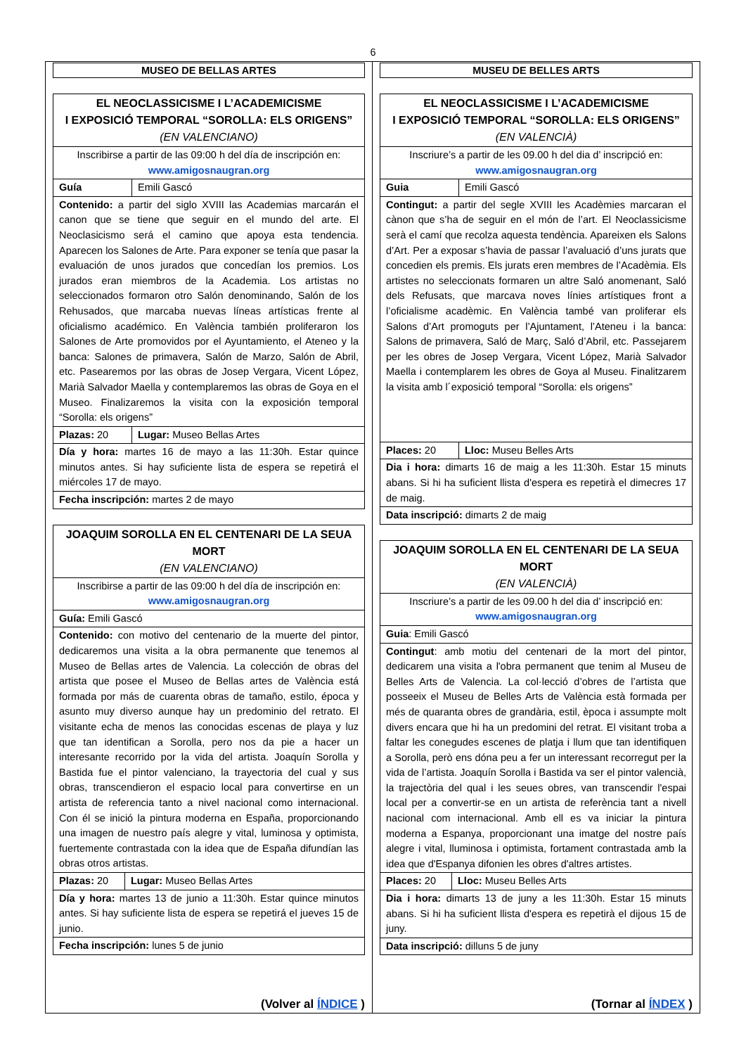6
MUSEO DE BELLAS ARTES
| EL NEOCLASSICISME I L’ACADEMICISME I EXPOSICIÓ TEMPORAL “SOROLLA: ELS ORIGENS” (EN VALENCIANO) | |
| Inscribirse a partir de las 09:00 h del día de inscripción en: www.amigosnaugran.org | |
| Guía | Emili Gascó |
| Contenido: a partir del siglo XVIII las Academias marcarán el canon que se tiene que seguir en el mundo del arte. El Neoclasicismo será el camino que apoya esta tendencia. Aparecen los Salones de Arte. Para exponer se tenía que pasar la evaluación de unos jurados que concedían los premios. Los jurados eran miembros de la Academia. Los artistas no seleccionados formaron otro Salón denominando, Salón de los Rehusados, que marcaba nuevas líneas artísticas frente al oficialismo académico. En València también proliferaron los Salones de Arte promovidos por el Ayuntamiento, el Ateneo y la banca: Salones de primavera, Salón de Marzo, Salón de Abril, etc. Pasearemos por las obras de Josep Vergara, Vicent López, Marià Salvador Maella y contemplaremos las obras de Goya en el Museo. Finalizaremos la visita con la exposición temporal “Sorolla: els origens” | |
| Plazas: 20 | Lugar: Museo Bellas Artes |
| Día y hora: martes 16 de mayo a las 11:30h. Estar quince minutos antes. Si hay suficiente lista de espera se repetirá el miércoles 17 de mayo. | |
| Fecha inscripción: martes 2 de mayo | |
| JOAQUIM SOROLLA EN EL CENTENARI DE LA SEUA MORT (EN VALENCIANO) | |
| Inscribirse a partir de las 09:00 h del día de inscripción en: www.amigosnaugran.org | |
| Guía: Emili Gascó | |
| Contenido: con motivo del centenario de la muerte del pintor, dedicaremos una visita a la obra permanente que tenemos al Museo de Bellas artes de Valencia. La colección de obras del artista que posee el Museo de Bellas artes de València está formada por más de cuarenta obras de tamaño, estilo, época y asunto muy diverso aunque hay un predominio del retrato. El visitante echa de menos las conocidas escenas de playa y luz que tan identifican a Sorolla, pero nos da pie a hacer un interesante recorrido por la vida del artista. Joaquín Sorolla y Bastida fue el pintor valenciano, la trayectoria del cual y sus obras, transcendieron el espacio local para convertirse en un artista de referencia tanto a nivel nacional como internacional. Con él se inició la pintura moderna en España, proporcionando una imagen de nuestro país alegre y vital, luminosa y optimista, fuertemente contrastada con la idea que de España difundían las obras otros artistas. | |
| Plazas: 20 | Lugar: Museo Bellas Artes |
| Día y hora: martes 13 de junio a 11:30h. Estar quince minutos antes. Si hay suficiente lista de espera se repetirá el jueves 15 de junio. | |
| Fecha inscripción: lunes 5 de junio | |
(Volver al ÍNDICE )
MUSEU DE BELLES ARTS
| EL NEOCLASSICISME I L’ACADEMICISME I EXPOSICIÓ TEMPORAL “SOROLLA: ELS ORIGENS” (EN VALENCIÀ) | |
| Inscriure’s a partir de les 09.00 h del dia d’ inscripció en: www.amigosnaugran.org | |
| Guia | Emili Gascó |
| Contingut: a partir del segle XVIII les Acadèmies marcaran el cànon que s’ha de seguir en el món de l’art. El Neoclassicisme serà el camí que recolza aquesta tendència. Apareixen els Salons d’Art. Per a exposar s’havia de passar l’avaluació d’uns jurats que concedien els premis. Els jurats eren membres de l’Acadèmia. Els artistes no seleccionats formaren un altre Saló anomenant, Saló dels Refusats, que marcava noves línies artístiques front a l’oficialisme acadèmic. En València també van proliferar els Salons d’Art promoguts per l’Ajuntament, l’Ateneu i la banca: Salons de primavera, Saló de Març, Saló d’Abril, etc. Passejarem per les obres de Josep Vergara, Vicent López, Marià Salvador Maella i contemplarem les obres de Goya al Museu. Finalitzarem la visita amb l´exposició temporal “Sorolla: els origens” | |
| Places: 20 | Lloc: Museu Belles Arts |
| Dia i hora: dimarts 16 de maig a les 11:30h. Estar 15 minuts abans. Si hi ha suficient llista d'espera es repetirà el dimecres 17 de maig. | |
| Data inscripció: dimarts 2 de maig | |
| JOAQUIM SOROLLA EN EL CENTENARI DE LA SEUA MORT (EN VALENCIÀ) | |
| Inscriure’s a partir de les 09.00 h del dia d’ inscripció en: www.amigosnaugran.org | |
| Guia : Emili Gascó | |
| Contingut : amb motiu del centenari de la mort del pintor, dedicarem una visita a l'obra permanent que tenim al Museu de Belles Arts de Valencia. La col·lecció d’obres de l’artista que posseeix el Museu de Belles Arts de València està formada per més de quaranta obres de grandària, estil, època i assumpte molt divers encara que hi ha un predomini del retrat. El visitant troba a faltar les conegudes escenes de platja i llum que tan identifiquen a Sorolla, però ens dóna peu a fer un interessant recorregut per la vida de l’artista. Joaquín Sorolla i Bastida va ser el pintor valencià, la trajectòria del qual i les seues obres, van transcendir l'espai local per a convertir-se en un artista de referència tant a nivell nacional com internacional. Amb ell es va iniciar la pintura moderna a Espanya, proporcionant una imatge del nostre país alegre i vital, lluminosa i optimista, fortament contrastada amb la idea que d'Espanya difonien les obres d'altres artistes. | |
| Places: 20 | Lloc: Museu Belles Arts |
| Dia i hora: dimarts 13 de juny a les 11:30h. Estar 15 minuts abans. Si hi ha suficient llista d'espera es repetirà el dijous 15 de juny. | |
| Data inscripció: dilluns 5 de juny | |
(Tornar al ÍNDEX )